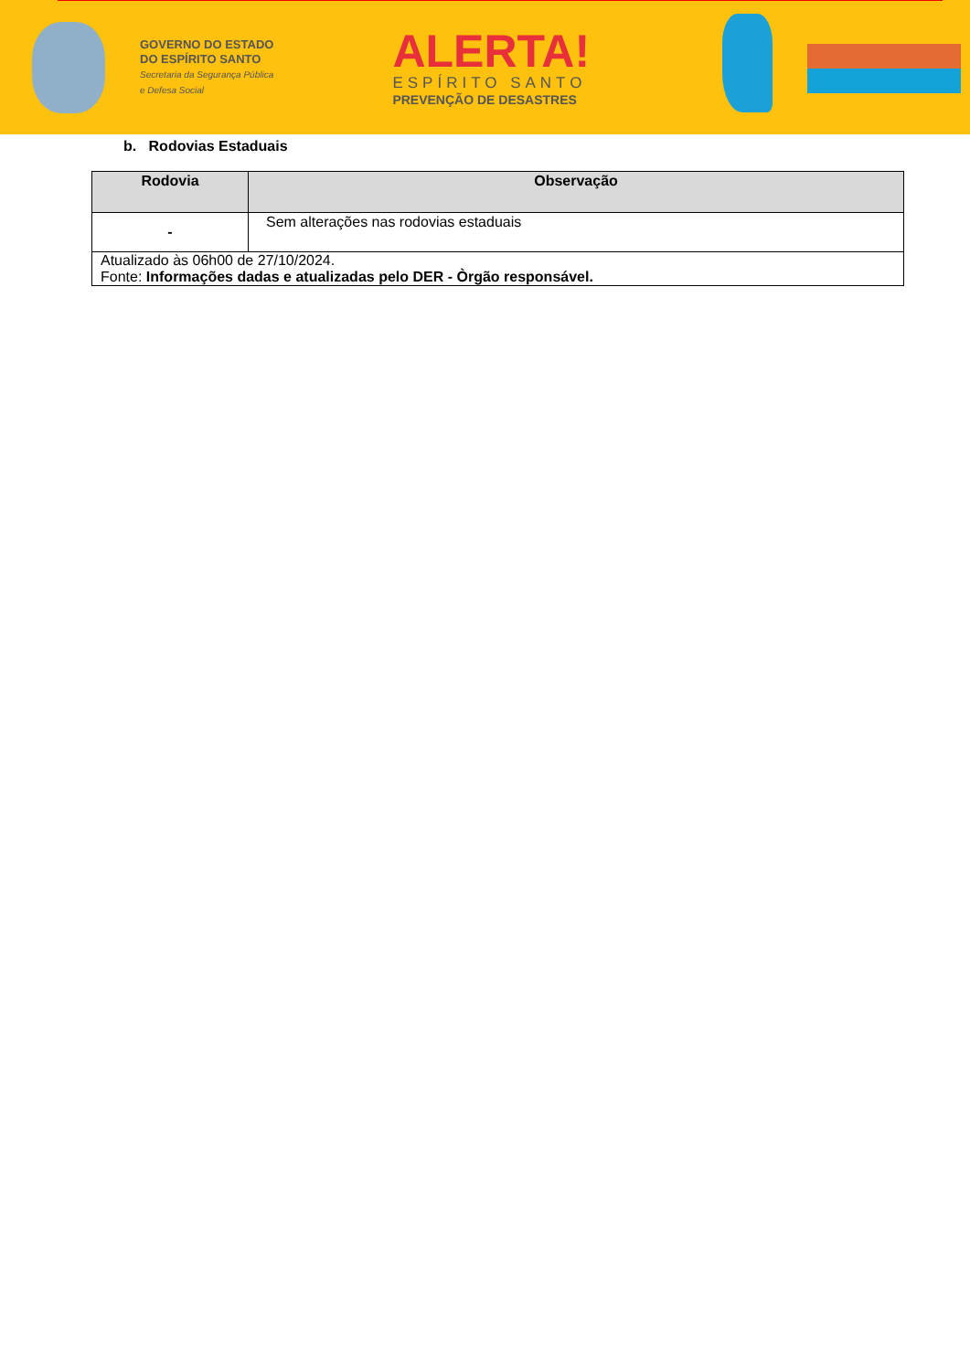GOVERNO DO ESTADO
DO ESPÍRITO SANTO
Secretaria da Segurança Pública
e Defesa Social
ALERTA!
ESPÍRITO SANTO
PREVENÇÃO DE DESASTRES
b. Rodovias Estaduais
| Rodovia | Observação |
| --- | --- |
| - | Sem alterações nas rodovias estaduais |
| Atualizado às 06h00 de 27/10/2024. Fonte: Informações dadas e atualizadas pelo DER - Òrgão responsável. | |